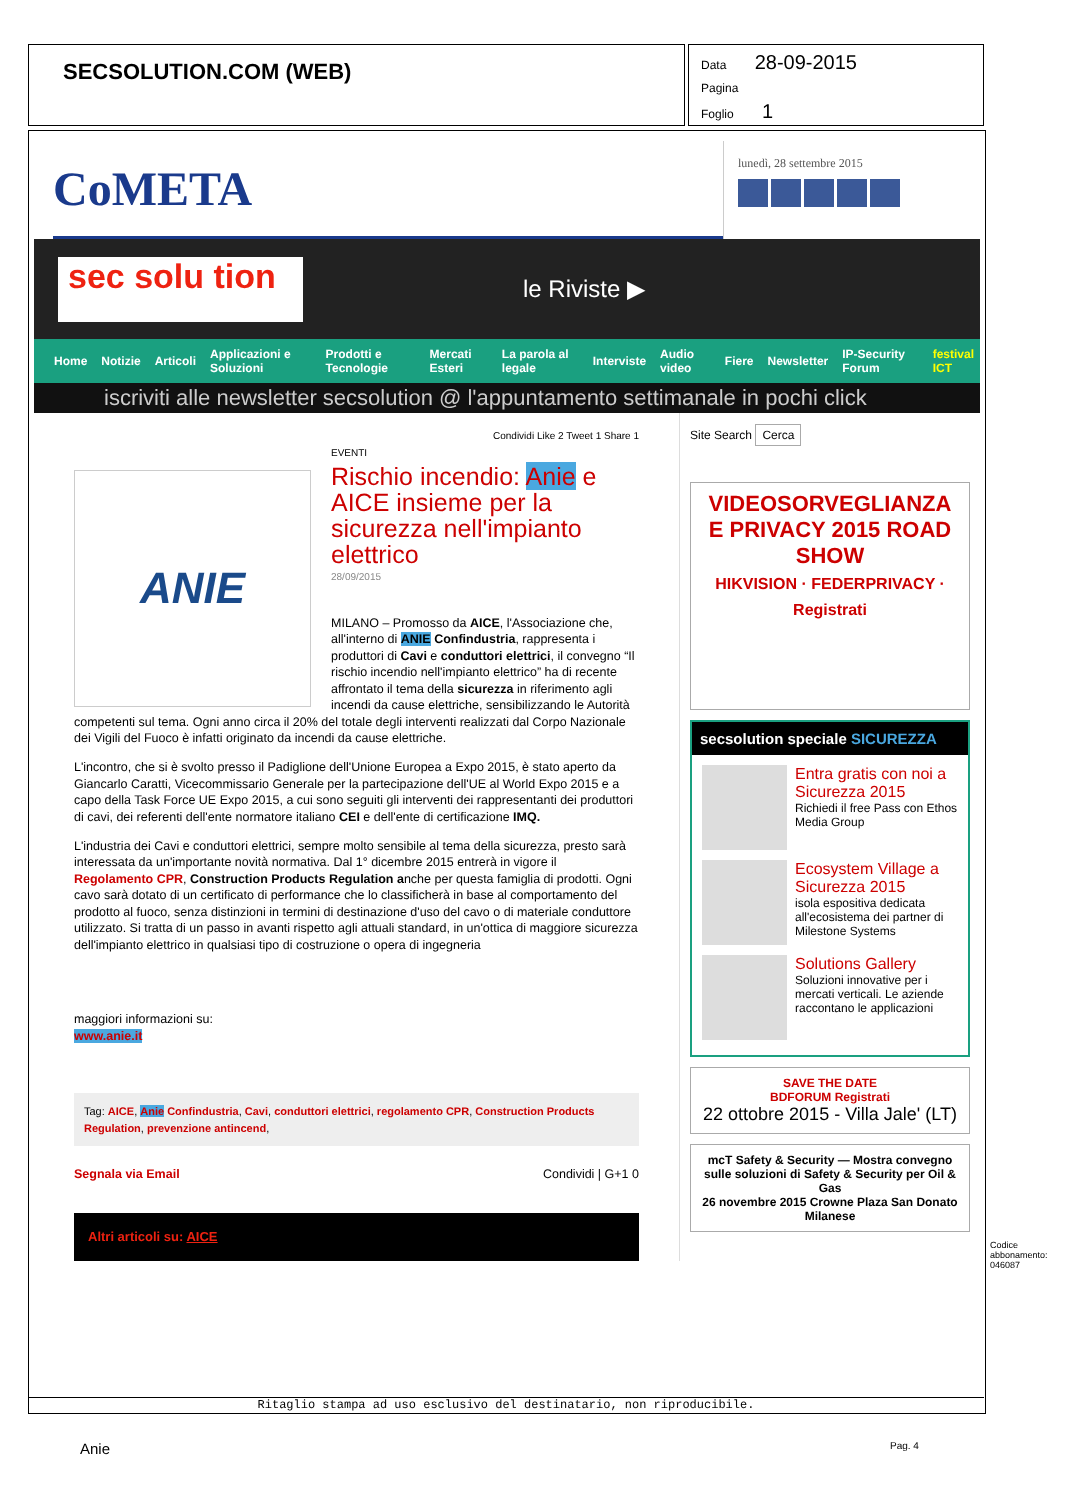SECSOLUTION.COM (WEB)
Data 28-09-2015
Pagina
Foglio 1
CoMETA
lunedì, 28 settembre 2015
sec solu tion
le Riviste ▶
Home Notizie Articoli Applicazioni e Soluzioni Prodotti e Tecnologie Mercati Esteri La parola al legale Interviste Audio video Fiere Newsletter IP-Security Forum festival ICT
iscriviti alle newsletter secsolution @ l'appuntamento settimanale in pochi click
Condividi Like 2 Tweet 1 Share 1
ANIE
EVENTI
Rischio incendio: Anie e AICE insieme per la sicurezza nell'impianto elettrico
28/09/2015
MILANO – Promosso da AICE, l'Associazione che, all'interno di ANIE Confindustria, rappresenta i produttori di Cavi e conduttori elettrici, il convegno “Il rischio incendio nell'impianto elettrico” ha di recente affrontato il tema della sicurezza in riferimento agli incendi da cause elettriche, sensibilizzando le Autorità competenti sul tema. Ogni anno circa il 20% del totale degli interventi realizzati dal Corpo Nazionale dei Vigili del Fuoco è infatti originato da incendi da cause elettriche.
L'incontro, che si è svolto presso il Padiglione dell'Unione Europea a Expo 2015, è stato aperto da Giancarlo Caratti, Vicecommissario Generale per la partecipazione dell'UE al World Expo 2015 e a capo della Task Force UE Expo 2015, a cui sono seguiti gli interventi dei rappresentanti dei produttori di cavi, dei referenti dell'ente normatore italiano CEI e dell'ente di certificazione IMQ.
L'industria dei Cavi e conduttori elettrici, sempre molto sensibile al tema della sicurezza, presto sarà interessata da un'importante novità normativa. Dal 1° dicembre 2015 entrerà in vigore il Regolamento CPR, Construction Products Regulation anche per questa famiglia di prodotti. Ogni cavo sarà dotato di un certificato di performance che lo classificherà in base al comportamento del prodotto al fuoco, senza distinzioni in termini di destinazione d'uso del cavo o di materiale conduttore utilizzato. Si tratta di un passo in avanti rispetto agli attuali standard, in un'ottica di maggiore sicurezza dell'impianto elettrico in qualsiasi tipo di costruzione o opera di ingegneria
maggiori informazioni su:
www.anie.it
Tag: AICE, Anie Confindustria, Cavi, conduttori elettrici, regolamento CPR, Construction Products Regulation, prevenzione antincend,
Segnala via Email Condividi | G+1 0
Altri articoli su: AICE
Site Search Cerca
VIDEOSORVEGLIANZA E PRIVACY 2015 ROAD SHOW
HIKVISION · FEDERPRIVACY · Registrati
secsolution speciale SICUREZZA
Entra gratis con noi a Sicurezza 2015
Richiedi il free Pass con Ethos Media Group
Ecosystem Village a Sicurezza 2015
isola espositiva dedicata all'ecosistema dei partner di Milestone Systems
Solutions Gallery
Soluzioni innovative per i mercati verticali. Le aziende raccontano le applicazioni
SAVE THE DATE
BDFORUM Registrati
22 ottobre 2015 - Villa Jale' (LT)
mcT Safety & Security — Mostra convegno sulle soluzioni di Safety & Security per Oil & Gas
26 novembre 2015 Crowne Plaza San Donato Milanese
Ritaglio stampa ad uso esclusivo del destinatario, non riproducibile.
Anie Pag. 4
Codice abbonamento: 046087